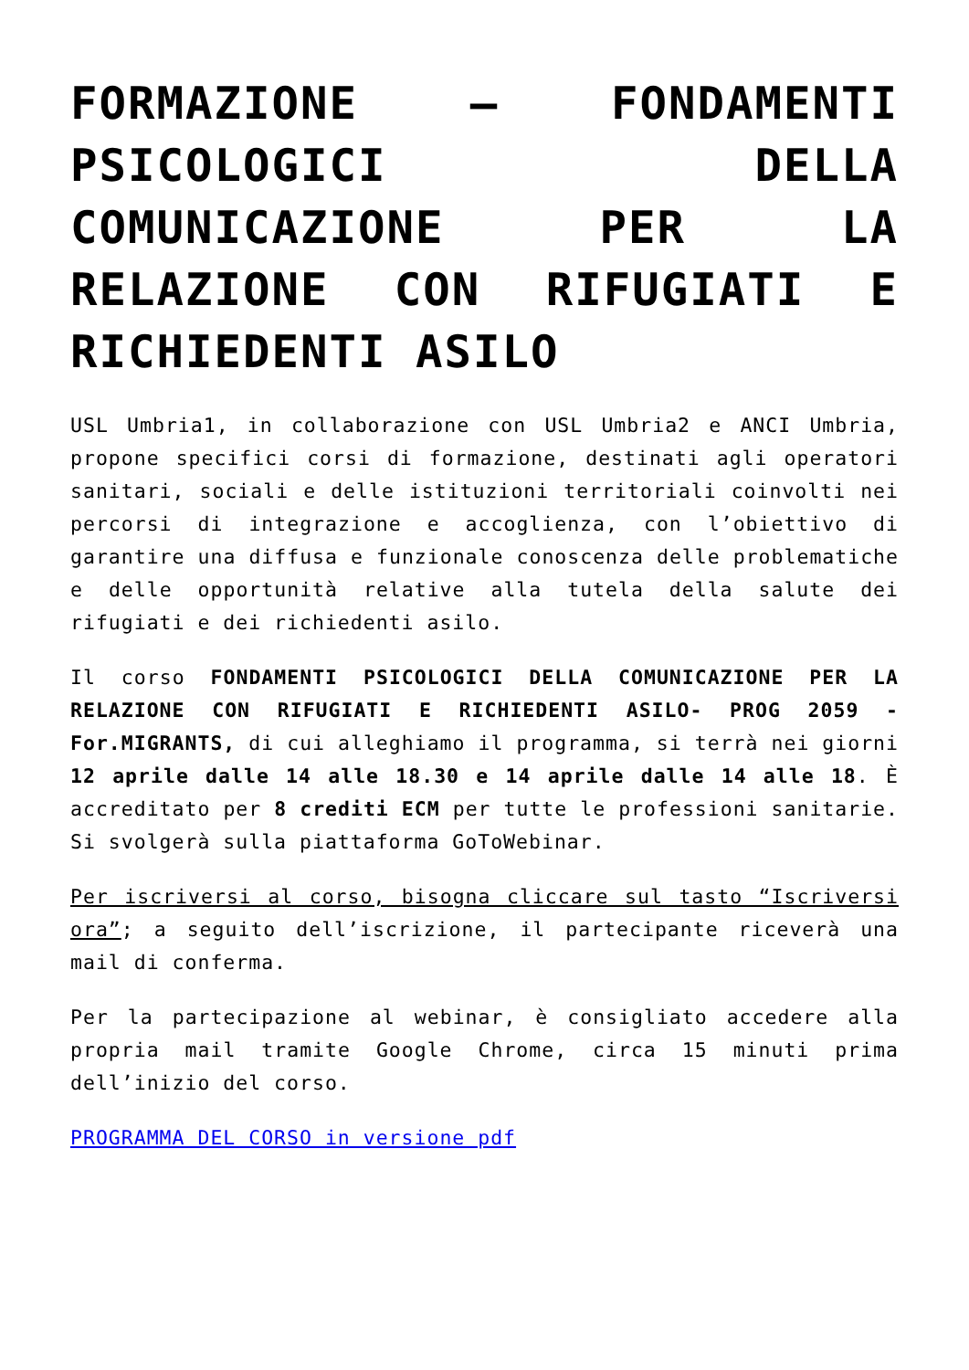FORMAZIONE – FONDAMENTI PSICOLOGICI DELLA COMUNICAZIONE PER LA RELAZIONE CON RIFUGIATI E RICHIEDENTI ASILO
USL Umbria1, in collaborazione con USL Umbria2 e ANCI Umbria, propone specifici corsi di formazione, destinati agli operatori sanitari, sociali e delle istituzioni territoriali coinvolti nei percorsi di integrazione e accoglienza, con l’obiettivo di garantire una diffusa e funzionale conoscenza delle problematiche e delle opportunità relative alla tutela della salute dei rifugiati e dei richiedenti asilo.
Il corso FONDAMENTI PSICOLOGICI DELLA COMUNICAZIONE PER LA RELAZIONE CON RIFUGIATI E RICHIEDENTI ASILO- PROG 2059 - For.MIGRANTS, di cui alleghiamo il programma, si terrà nei giorni 12 aprile dalle 14 alle 18.30 e 14 aprile dalle 14 alle 18. È accreditato per 8 crediti ECM per tutte le professioni sanitarie. Si svolgerà sulla piattaforma GoToWebinar.
Per iscriversi al corso, bisogna cliccare sul tasto “Iscriversi ora”; a seguito dell’iscrizione, il partecipante riceverà una mail di conferma.
Per la partecipazione al webinar, è consigliato accedere alla propria mail tramite Google Chrome, circa 15 minuti prima dell’inizio del corso.
PROGRAMMA DEL CORSO in versione pdf